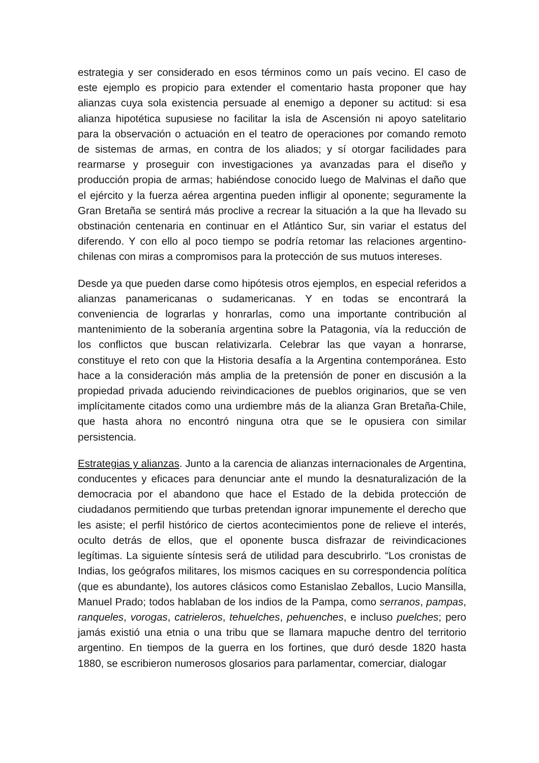estrategia y ser considerado en esos términos como un país vecino. El caso de este ejemplo es propicio para extender el comentario hasta proponer que hay alianzas cuya sola existencia persuade al enemigo a deponer su actitud: si esa alianza hipotética supusiese no facilitar la isla de Ascensión ni apoyo satelitario para la observación o actuación en el teatro de operaciones por comando remoto de sistemas de armas, en contra de los aliados; y sí otorgar facilidades para rearmarse y proseguir con investigaciones ya avanzadas para el diseño y producción propia de armas; habiéndose conocido luego de Malvinas el daño que el ejército y la fuerza aérea argentina pueden infligir al oponente; seguramente la Gran Bretaña se sentirá más proclive a recrear la situación a la que ha llevado su obstinación centenaria en continuar en el Atlántico Sur, sin variar el estatus del diferendo. Y con ello al poco tiempo se podría retomar las relaciones argentino-chilenas con miras a compromisos para la protección de sus mutuos intereses.
Desde ya que pueden darse como hipótesis otros ejemplos, en especial referidos a alianzas panamericanas o sudamericanas. Y en todas se encontrará la conveniencia de lograrlas y honrarlas, como una importante contribución al mantenimiento de la soberanía argentina sobre la Patagonia, vía la reducción de los conflictos que buscan relativizarla. Celebrar las que vayan a honrarse, constituye el reto con que la Historia desafía a la Argentina contemporánea. Esto hace a la consideración más amplia de la pretensión de poner en discusión a la propiedad privada aduciendo reivindicaciones de pueblos originarios, que se ven implícitamente citados como una urdiembre más de la alianza Gran Bretaña-Chile, que hasta ahora no encontró ninguna otra que se le opusiera con similar persistencia.
Estrategias y alianzas. Junto a la carencia de alianzas internacionales de Argentina, conducentes y eficaces para denunciar ante el mundo la desnaturalización de la democracia por el abandono que hace el Estado de la debida protección de ciudadanos permitiendo que turbas pretendan ignorar impunemente el derecho que les asiste; el perfil histórico de ciertos acontecimientos pone de relieve el interés, oculto detrás de ellos, que el oponente busca disfrazar de reivindicaciones legítimas. La siguiente síntesis será de utilidad para descubrirlo. “Los cronistas de Indias, los geógrafos militares, los mismos caciques en su correspondencia política (que es abundante), los autores clásicos como Estanislao Zeballos, Lucio Mansilla, Manuel Prado; todos hablaban de los indios de la Pampa, como serranos, pampas, ranqueles, vorogas, catrieleros, tehuelches, pehuenches, e incluso puelches; pero jamás existió una etnia o una tribu que se llamara mapuche dentro del territorio argentino. En tiempos de la guerra en los fortines, que duró desde 1820 hasta 1880, se escribieron numerosos glosarios para parlamentar, comerciar, dialogar